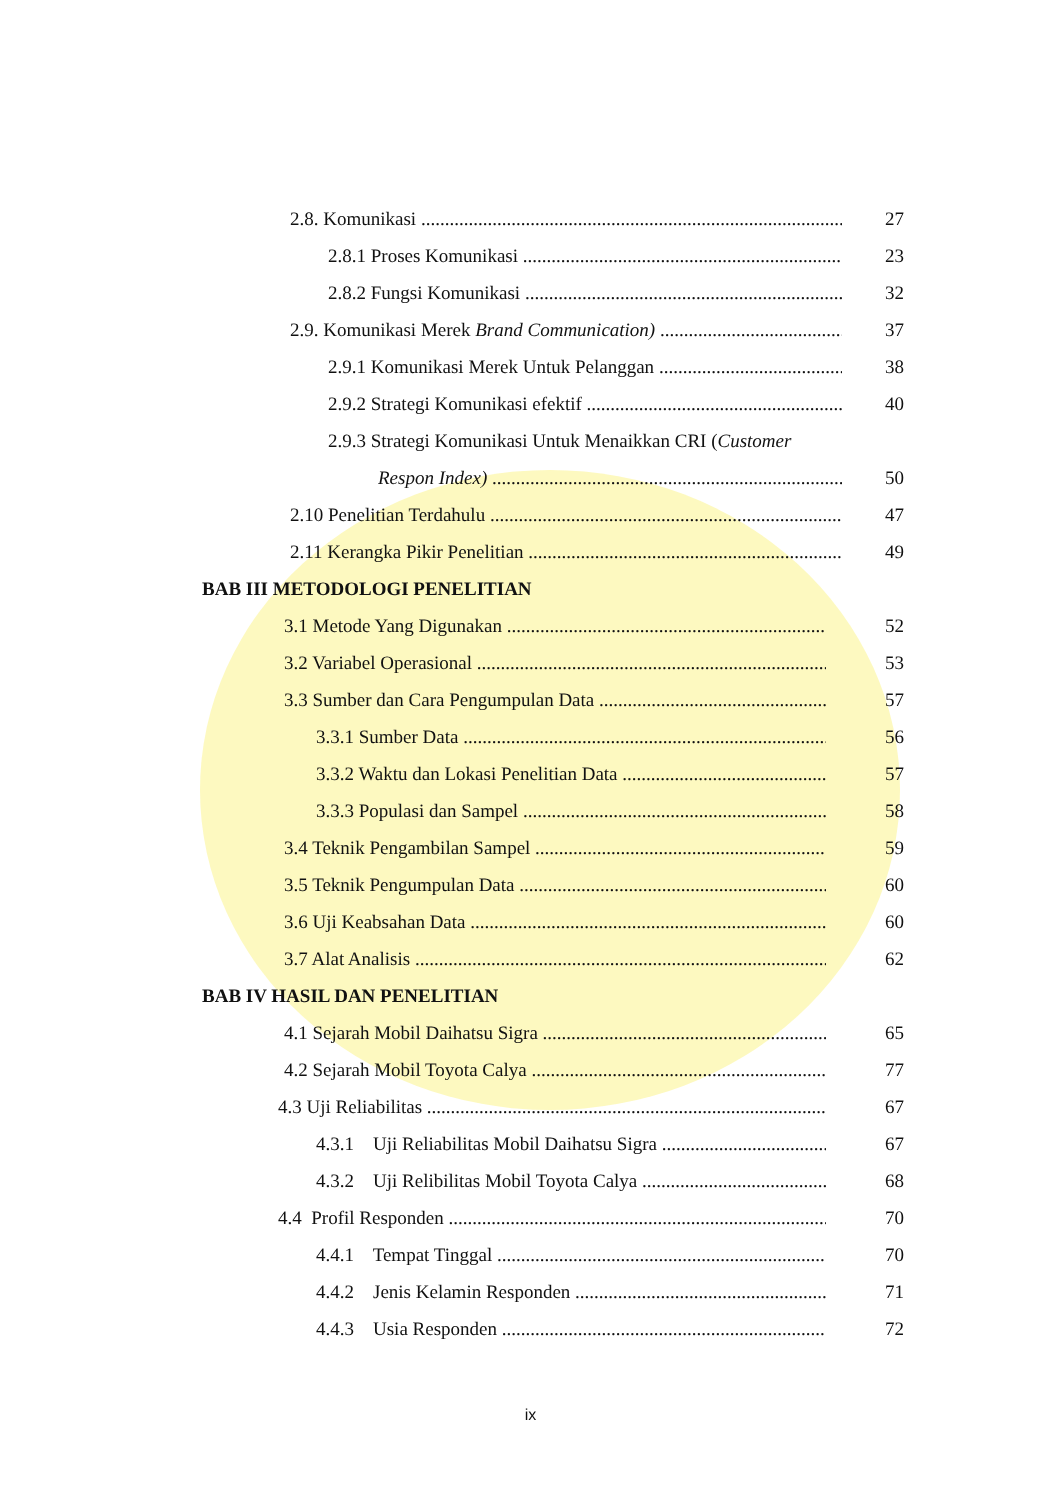2.8. Komunikasi 27
2.8.1 Proses Komunikasi 23
2.8.2 Fungsi Komunikasi 32
2.9. Komunikasi Merek Brand Communication) 37
2.9.1 Komunikasi Merek Untuk Pelanggan 38
2.9.2 Strategi Komunikasi efektif 40
2.9.3 Strategi Komunikasi Untuk Menaikkan CRI (Customer
Respon Index) 50
2.10 Penelitian Terdahulu 47
2.11 Kerangka Pikir Penelitian 49
BAB III METODOLOGI PENELITIAN
3.1 Metode Yang Digunakan 52
3.2 Variabel Operasional 53
3.3 Sumber dan Cara Pengumpulan Data 57
3.3.1 Sumber Data 56
3.3.2 Waktu dan Lokasi Penelitian Data 57
3.3.3 Populasi dan Sampel 58
3.4 Teknik Pengambilan Sampel 59
3.5 Teknik Pengumpulan Data 60
3.6 Uji Keabsahan Data 60
3.7 Alat Analisis 62
BAB IV HASIL DAN PENELITIAN
4.1 Sejarah Mobil Daihatsu Sigra 65
4.2 Sejarah Mobil Toyota Calya 77
4.3 Uji Reliabilitas 67
4.3.1 Uji Reliabilitas Mobil Daihatsu Sigra 67
4.3.2 Uji Relibilitas Mobil Toyota Calya 68
4.4 Profil Responden 70
4.4.1 Tempat Tinggal 70
4.4.2 Jenis Kelamin Responden 71
4.4.3 Usia Responden 72
ix